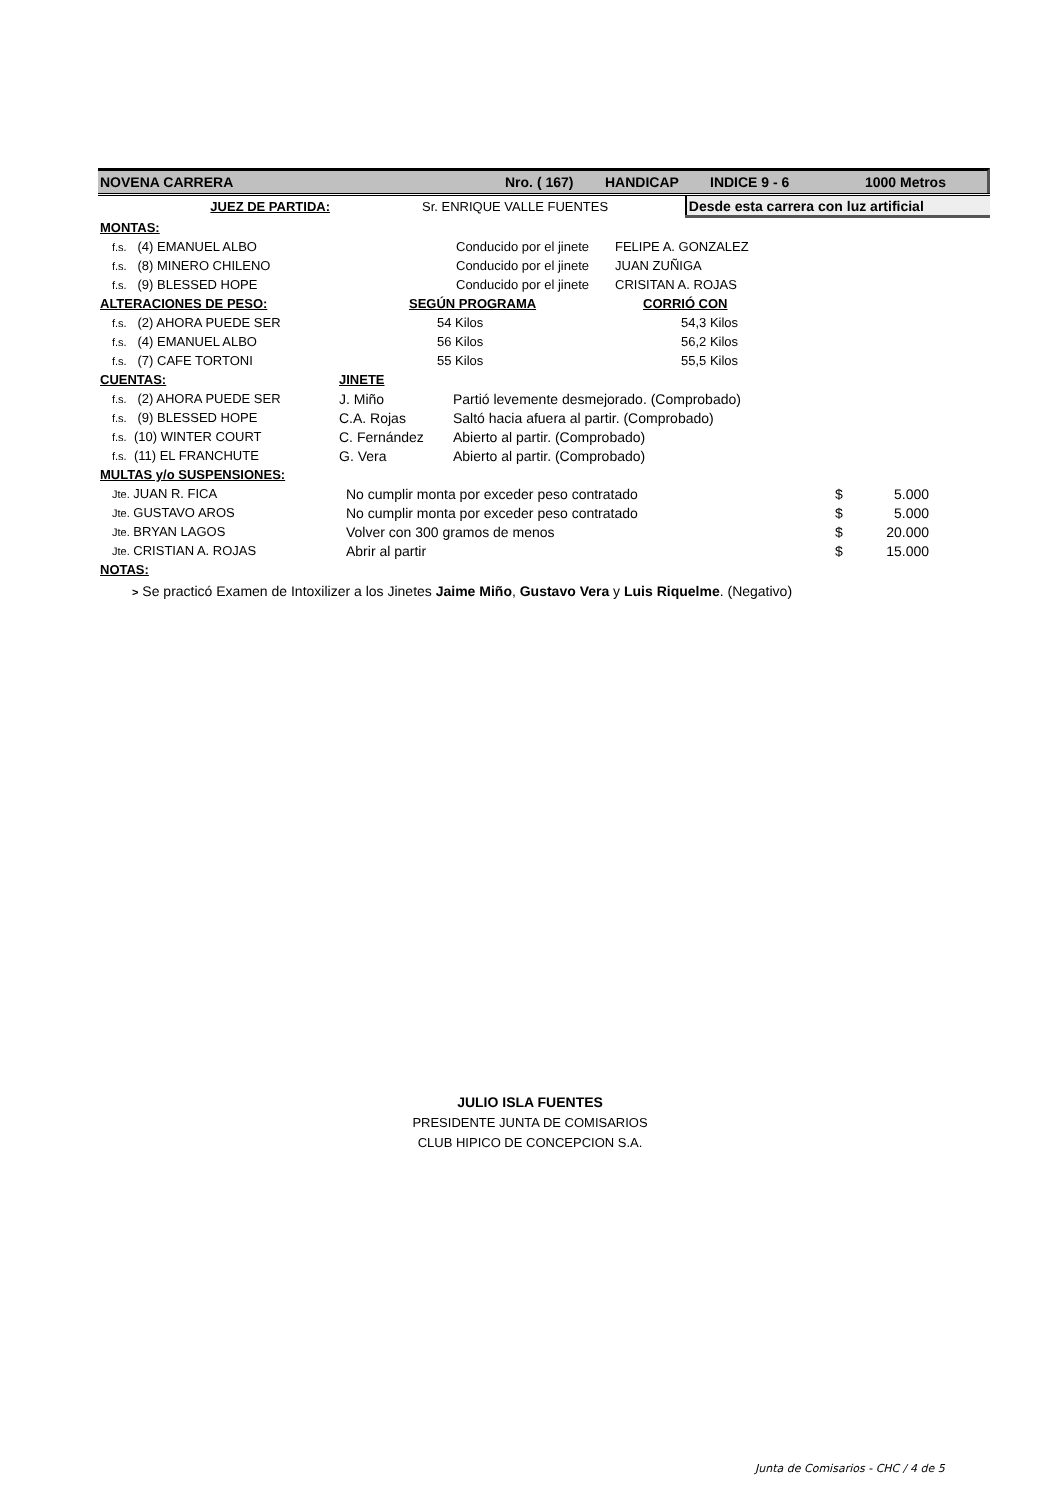NOVENA CARRERA Nro. ( 167) HANDICAP INDICE 9 - 6 1000 Metros
| JUEZ DE PARTIDA: | Sr. ENRIQUE VALLE FUENTES | Desde esta carrera con luz artificial |
| MONTAS: | | |
| f.s. (4) EMANUEL ALBO | Conducido por el jinete | FELIPE A. GONZALEZ |
| f.s. (8) MINERO CHILENO | Conducido por el jinete | JUAN ZUÑIGA |
| f.s. (9) BLESSED HOPE | Conducido por el jinete | CRISITAN A. ROJAS |
| ALTERACIONES DE PESO: | SEGÚN PROGRAMA | CORRIÓ CON |
| f.s. (2) AHORA PUEDE SER | 54 Kilos | 54,3 Kilos |
| f.s. (4) EMANUEL ALBO | 56 Kilos | 56,2 Kilos |
| f.s. (7) CAFE TORTONI | 55 Kilos | 55,5 Kilos |
| CUENTAS: | JINETE | |
| f.s. (2) AHORA PUEDE SER | J. Miño | Partió levemente desmejorado. (Comprobado) |
| f.s. (9) BLESSED HOPE | C.A. Rojas | Saltó hacia afuera al partir. (Comprobado) |
| f.s. (10) WINTER COURT | C. Fernández | Abierto al partir. (Comprobado) |
| f.s. (11) EL FRANCHUTE | G. Vera | Abierto al partir. (Comprobado) |
| MULTAS y/o SUSPENSIONES: | | | | |
| Jte. JUAN R. FICA | No cumplir monta por exceder peso contratado | $ | 5.000 | |
| Jte. GUSTAVO AROS | No cumplir monta por exceder peso contratado | $ | 5.000 | |
| Jte. BRYAN LAGOS | Volver con 300 gramos de menos | $ | 20.000 | |
| Jte. CRISTIAN A. ROJAS | Abrir al partir | $ | 15.000 | |
| NOTAS: | | | | |
| > Se practicó Examen de Intoxilizer a los Jinetes Jaime Miño , Gustavo Vera y Luis Riquelme . (Negativo) | | | | |
JULIO ISLA FUENTES
PRESIDENTE JUNTA DE COMISARIOS
CLUB HIPICO DE CONCEPCION S.A.
Junta de Comisarios - CHC / 4 de 5